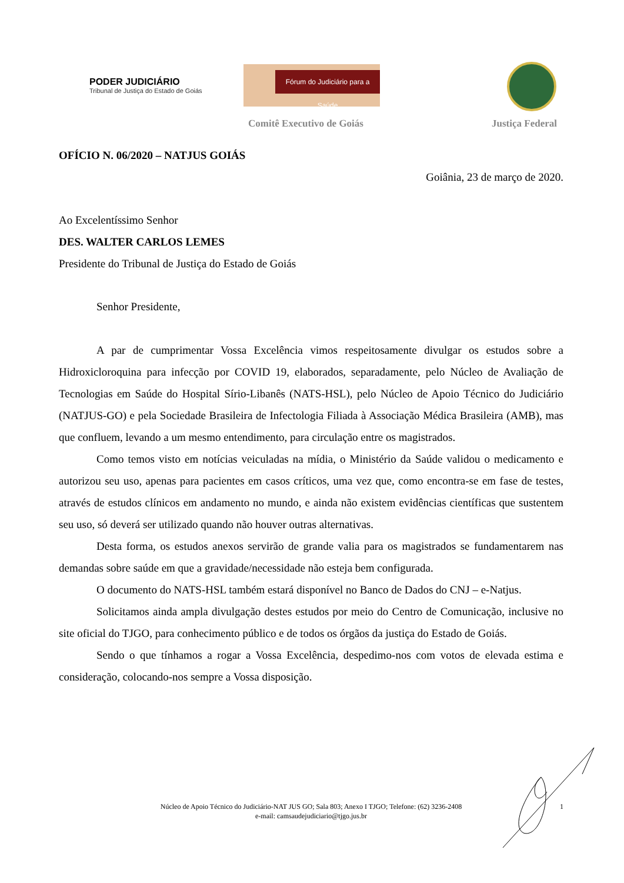PODER JUDICIÁRIO
Tribunal de Justiça do Estado de Goiás
Fórum do Judiciário para a Saúde
Comitê Executivo de Goiás Justiça Federal
OFÍCIO N. 06/2020 – NATJUS GOIÁS
Goiânia, 23 de março de 2020.
Ao Excelentíssimo Senhor
DES. WALTER CARLOS LEMES
Presidente do Tribunal de Justiça do Estado de Goiás
Senhor Presidente,
A par de cumprimentar Vossa Excelência vimos respeitosamente divulgar os estudos sobre a Hidroxicloroquina para infecção por COVID 19, elaborados, separadamente, pelo Núcleo de Avaliação de Tecnologias em Saúde do Hospital Sírio-Libanês (NATS-HSL), pelo Núcleo de Apoio Técnico do Judiciário (NATJUS-GO) e pela Sociedade Brasileira de Infectologia Filiada à Associação Médica Brasileira (AMB), mas que confluem, levando a um mesmo entendimento, para circulação entre os magistrados.
Como temos visto em notícias veiculadas na mídia, o Ministério da Saúde validou o medicamento e autorizou seu uso, apenas para pacientes em casos críticos, uma vez que, como encontra-se em fase de testes, através de estudos clínicos em andamento no mundo, e ainda não existem evidências científicas que sustentem seu uso, só deverá ser utilizado quando não houver outras alternativas.
Desta forma, os estudos anexos servirão de grande valia para os magistrados se fundamentarem nas demandas sobre saúde em que a gravidade/necessidade não esteja bem configurada.
O documento do NATS-HSL também estará disponível no Banco de Dados do CNJ – e-Natjus.
Solicitamos ainda ampla divulgação destes estudos por meio do Centro de Comunicação, inclusive no site oficial do TJGO, para conhecimento público e de todos os órgãos da justiça do Estado de Goiás.
Sendo o que tínhamos a rogar a Vossa Excelência, despedimo-nos com votos de elevada estima e consideração, colocando-nos sempre a Vossa disposição.
Núcleo de Apoio Técnico do Judiciário-NAT JUS GO; Sala 803; Anexo I TJGO; Telefone: (62) 3236-2408
e-mail: camsaudejudiciario@tjgo.jus.br
1